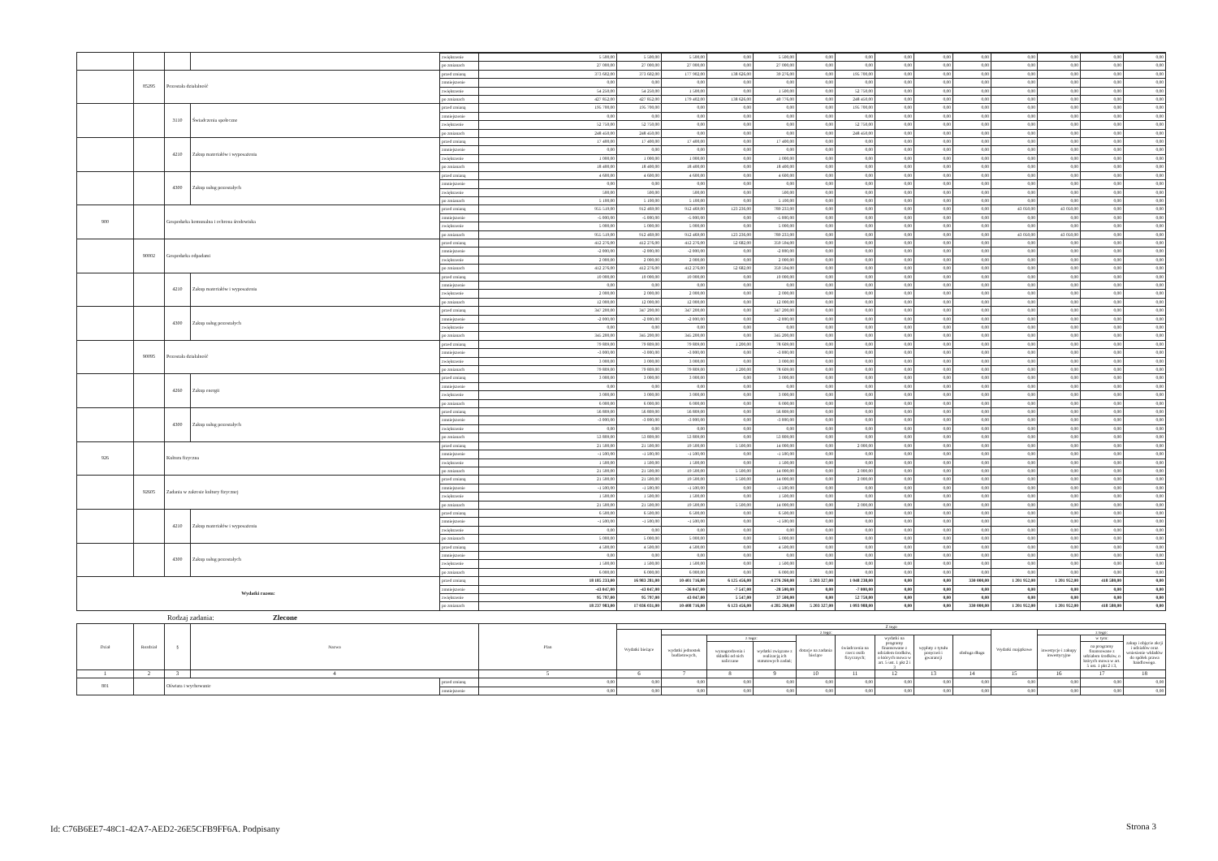| | | | | zwiększenie | 5 500,00 | 5 500,00 | 5 500,00 | 0,00 | 5 500,00 | 0,00 | 0,00 | 0,00 | 0,00 | 0,00 | 0,00 | 0,00 | 0,00 | 0,00 |
| | | | | po zmianach | 27 000,00 | 27 000,00 | 27 000,00 | 0,00 | 27 000,00 | 0,00 | 0,00 | 0,00 | 0,00 | 0,00 | 0,00 | 0,00 | 0,00 | 0,00 |
| | 85295 | Pozostała działalność | | przed zmianą | 373 602,00 | 373 602,00 | 177 902,00 | 138 626,00 | 39 276,00 | 0,00 | 195 700,00 | 0,00 | 0,00 | 0,00 | 0,00 | 0,00 | 0,00 | 0,00 |
| | | | | zmniejszenie | 0,00 | 0,00 | 0,00 | 0,00 | 0,00 | 0,00 | 0,00 | 0,00 | 0,00 | 0,00 | 0,00 | 0,00 | 0,00 | 0,00 |
| | | | | zwiększenie | 54 250,00 | 54 250,00 | 1 500,00 | 0,00 | 1 500,00 | 0,00 | 52 750,00 | 0,00 | 0,00 | 0,00 | 0,00 | 0,00 | 0,00 | 0,00 |
| | | | | po zmianach | 427 852,00 | 427 852,00 | 179 402,00 | 138 626,00 | 40 776,00 | 0,00 | 248 450,00 | 0,00 | 0,00 | 0,00 | 0,00 | 0,00 | 0,00 | 0,00 |
| | | 3110 | Świadczenia społeczne | przed zmianą | 195 700,00 | 195 700,00 | 0,00 | 0,00 | 0,00 | 0,00 | 195 700,00 | 0,00 | 0,00 | 0,00 | 0,00 | 0,00 | 0,00 | 0,00 |
| | | | | zmniejszenie | 0,00 | 0,00 | 0,00 | 0,00 | 0,00 | 0,00 | 0,00 | 0,00 | 0,00 | 0,00 | 0,00 | 0,00 | 0,00 | 0,00 |
| | | | | zwiększenie | 52 750,00 | 52 750,00 | 0,00 | 0,00 | 0,00 | 0,00 | 52 750,00 | 0,00 | 0,00 | 0,00 | 0,00 | 0,00 | 0,00 | 0,00 |
| | | | | po zmianach | 248 450,00 | 248 450,00 | 0,00 | 0,00 | 0,00 | 0,00 | 248 450,00 | 0,00 | 0,00 | 0,00 | 0,00 | 0,00 | 0,00 | 0,00 |
| | | 4210 | Zakup materiałów i wyposażenia | przed zmianą | 17 400,00 | 17 400,00 | 17 400,00 | 0,00 | 17 400,00 | 0,00 | 0,00 | 0,00 | 0,00 | 0,00 | 0,00 | 0,00 | 0,00 | 0,00 |
| | | | | zmniejszenie | 0,00 | 0,00 | 0,00 | 0,00 | 0,00 | 0,00 | 0,00 | 0,00 | 0,00 | 0,00 | 0,00 | 0,00 | 0,00 | 0,00 |
| | | | | zwiększenie | 1 000,00 | 1 000,00 | 1 000,00 | 0,00 | 1 000,00 | 0,00 | 0,00 | 0,00 | 0,00 | 0,00 | 0,00 | 0,00 | 0,00 | 0,00 |
| | | | | po zmianach | 18 400,00 | 18 400,00 | 18 400,00 | 0,00 | 18 400,00 | 0,00 | 0,00 | 0,00 | 0,00 | 0,00 | 0,00 | 0,00 | 0,00 | 0,00 |
| | | 4300 | Zakup usług pozostałych | przed zmianą | 4 600,00 | 4 600,00 | 4 600,00 | 0,00 | 4 600,00 | 0,00 | 0,00 | 0,00 | 0,00 | 0,00 | 0,00 | 0,00 | 0,00 | 0,00 |
| | | | | zmniejszenie | 0,00 | 0,00 | 0,00 | 0,00 | 0,00 | 0,00 | 0,00 | 0,00 | 0,00 | 0,00 | 0,00 | 0,00 | 0,00 | 0,00 |
| | | | | zwiększenie | 500,00 | 500,00 | 500,00 | 0,00 | 500,00 | 0,00 | 0,00 | 0,00 | 0,00 | 0,00 | 0,00 | 0,00 | 0,00 | 0,00 |
| | | | | po zmianach | 5 100,00 | 5 100,00 | 5 100,00 | 0,00 | 5 100,00 | 0,00 | 0,00 | 0,00 | 0,00 | 0,00 | 0,00 | 0,00 | 0,00 | 0,00 |
| 900 | | Gospodarka komunalna i ochrona środowiska | | przed zmianą | 955 519,00 | 912 469,00 | 912 469,00 | 123 236,00 | 789 233,00 | 0,00 | 0,00 | 0,00 | 0,00 | 0,00 | 43 050,00 | 43 050,00 | 0,00 | 0,00 |
| | | | | zmniejszenie | -5 000,00 | -5 000,00 | -5 000,00 | 0,00 | -5 000,00 | 0,00 | 0,00 | 0,00 | 0,00 | 0,00 | 0,00 | 0,00 | 0,00 | 0,00 |
| | | | | zwiększenie | 5 000,00 | 5 000,00 | 5 000,00 | 0,00 | 5 000,00 | 0,00 | 0,00 | 0,00 | 0,00 | 0,00 | 0,00 | 0,00 | 0,00 | 0,00 |
| | | | | po zmianach | 955 519,00 | 912 469,00 | 912 469,00 | 123 236,00 | 789 233,00 | 0,00 | 0,00 | 0,00 | 0,00 | 0,00 | 43 050,00 | 43 050,00 | 0,00 | 0,00 |
| | 90002 | Gospodarka odpadami | | przed zmianą | 412 276,00 | 412 276,00 | 412 276,00 | 52 682,00 | 359 594,00 | 0,00 | 0,00 | 0,00 | 0,00 | 0,00 | 0,00 | 0,00 | 0,00 | 0,00 |
| | | | | zmniejszenie | -2 000,00 | -2 000,00 | -2 000,00 | 0,00 | -2 000,00 | 0,00 | 0,00 | 0,00 | 0,00 | 0,00 | 0,00 | 0,00 | 0,00 | 0,00 |
| | | | | zwiększenie | 2 000,00 | 2 000,00 | 2 000,00 | 0,00 | 2 000,00 | 0,00 | 0,00 | 0,00 | 0,00 | 0,00 | 0,00 | 0,00 | 0,00 | 0,00 |
| | | | | po zmianach | 412 276,00 | 412 276,00 | 412 276,00 | 52 682,00 | 359 594,00 | 0,00 | 0,00 | 0,00 | 0,00 | 0,00 | 0,00 | 0,00 | 0,00 | 0,00 |
| | | 4210 | Zakup materiałów i wyposażenia | przed zmianą | 10 000,00 | 10 000,00 | 10 000,00 | 0,00 | 10 000,00 | 0,00 | 0,00 | 0,00 | 0,00 | 0,00 | 0,00 | 0,00 | 0,00 | 0,00 |
| | | | | zmniejszenie | 0,00 | 0,00 | 0,00 | 0,00 | 0,00 | 0,00 | 0,00 | 0,00 | 0,00 | 0,00 | 0,00 | 0,00 | 0,00 | 0,00 |
| | | | | zwiększenie | 2 000,00 | 2 000,00 | 2 000,00 | 0,00 | 2 000,00 | 0,00 | 0,00 | 0,00 | 0,00 | 0,00 | 0,00 | 0,00 | 0,00 | 0,00 |
| | | | | po zmianach | 12 000,00 | 12 000,00 | 12 000,00 | 0,00 | 12 000,00 | 0,00 | 0,00 | 0,00 | 0,00 | 0,00 | 0,00 | 0,00 | 0,00 | 0,00 |
| | | 4300 | Zakup usług pozostałych | przed zmianą | 347 200,00 | 347 200,00 | 347 200,00 | 0,00 | 347 200,00 | 0,00 | 0,00 | 0,00 | 0,00 | 0,00 | 0,00 | 0,00 | 0,00 | 0,00 |
| | | | | zmniejszenie | -2 000,00 | -2 000,00 | -2 000,00 | 0,00 | -2 000,00 | 0,00 | 0,00 | 0,00 | 0,00 | 0,00 | 0,00 | 0,00 | 0,00 | 0,00 |
| | | | | zwiększenie | 0,00 | 0,00 | 0,00 | 0,00 | 0,00 | 0,00 | 0,00 | 0,00 | 0,00 | 0,00 | 0,00 | 0,00 | 0,00 | 0,00 |
| | | | | po zmianach | 345 200,00 | 345 200,00 | 345 200,00 | 0,00 | 345 200,00 | 0,00 | 0,00 | 0,00 | 0,00 | 0,00 | 0,00 | 0,00 | 0,00 | 0,00 |
| | 90095 | Pozostała działalność | | przed zmianą | 79 809,00 | 79 809,00 | 79 809,00 | 1 200,00 | 78 609,00 | 0,00 | 0,00 | 0,00 | 0,00 | 0,00 | 0,00 | 0,00 | 0,00 | 0,00 |
| | | | | zmniejszenie | -3 000,00 | -3 000,00 | -3 000,00 | 0,00 | -3 000,00 | 0,00 | 0,00 | 0,00 | 0,00 | 0,00 | 0,00 | 0,00 | 0,00 | 0,00 |
| | | | | zwiększenie | 3 000,00 | 3 000,00 | 3 000,00 | 0,00 | 3 000,00 | 0,00 | 0,00 | 0,00 | 0,00 | 0,00 | 0,00 | 0,00 | 0,00 | 0,00 |
| | | | | po zmianach | 79 809,00 | 79 809,00 | 79 809,00 | 1 200,00 | 78 609,00 | 0,00 | 0,00 | 0,00 | 0,00 | 0,00 | 0,00 | 0,00 | 0,00 | 0,00 |
| | | 4260 | Zakup energii | przed zmianą | 3 000,00 | 3 000,00 | 3 000,00 | 0,00 | 3 000,00 | 0,00 | 0,00 | 0,00 | 0,00 | 0,00 | 0,00 | 0,00 | 0,00 | 0,00 |
| | | | | zmniejszenie | 0,00 | 0,00 | 0,00 | 0,00 | 0,00 | 0,00 | 0,00 | 0,00 | 0,00 | 0,00 | 0,00 | 0,00 | 0,00 | 0,00 |
| | | | | zwiększenie | 3 000,00 | 3 000,00 | 3 000,00 | 0,00 | 3 000,00 | 0,00 | 0,00 | 0,00 | 0,00 | 0,00 | 0,00 | 0,00 | 0,00 | 0,00 |
| | | | | po zmianach | 6 000,00 | 6 000,00 | 6 000,00 | 0,00 | 6 000,00 | 0,00 | 0,00 | 0,00 | 0,00 | 0,00 | 0,00 | 0,00 | 0,00 | 0,00 |
| | | 4300 | Zakup usług pozostałych | przed zmianą | 56 809,00 | 56 809,00 | 56 809,00 | 0,00 | 56 809,00 | 0,00 | 0,00 | 0,00 | 0,00 | 0,00 | 0,00 | 0,00 | 0,00 | 0,00 |
| | | | | zmniejszenie | -3 000,00 | -3 000,00 | -3 000,00 | 0,00 | -3 000,00 | 0,00 | 0,00 | 0,00 | 0,00 | 0,00 | 0,00 | 0,00 | 0,00 | 0,00 |
| | | | | zwiększenie | 0,00 | 0,00 | 0,00 | 0,00 | 0,00 | 0,00 | 0,00 | 0,00 | 0,00 | 0,00 | 0,00 | 0,00 | 0,00 | 0,00 |
| | | | | po zmianach | 53 809,00 | 53 809,00 | 53 809,00 | 0,00 | 53 809,00 | 0,00 | 0,00 | 0,00 | 0,00 | 0,00 | 0,00 | 0,00 | 0,00 | 0,00 |
| 926 | | Kultura fizyczna | | przed zmianą | 21 500,00 | 21 500,00 | 19 500,00 | 5 500,00 | 14 000,00 | 0,00 | 2 000,00 | 0,00 | 0,00 | 0,00 | 0,00 | 0,00 | 0,00 | 0,00 |
| | | | | zmniejszenie | -1 500,00 | -1 500,00 | -1 500,00 | 0,00 | -1 500,00 | 0,00 | 0,00 | 0,00 | 0,00 | 0,00 | 0,00 | 0,00 | 0,00 | 0,00 |
| | | | | zwiększenie | 1 500,00 | 1 500,00 | 1 500,00 | 0,00 | 1 500,00 | 0,00 | 0,00 | 0,00 | 0,00 | 0,00 | 0,00 | 0,00 | 0,00 | 0,00 |
| | | | | po zmianach | 21 500,00 | 21 500,00 | 19 500,00 | 5 500,00 | 14 000,00 | 0,00 | 2 000,00 | 0,00 | 0,00 | 0,00 | 0,00 | 0,00 | 0,00 | 0,00 |
| | 92605 | Zadania w zakresie kultury fizycznej | | przed zmianą | 21 500,00 | 21 500,00 | 19 500,00 | 5 500,00 | 14 000,00 | 0,00 | 2 000,00 | 0,00 | 0,00 | 0,00 | 0,00 | 0,00 | 0,00 | 0,00 |
| | | | | zmniejszenie | -1 500,00 | -1 500,00 | -1 500,00 | 0,00 | -1 500,00 | 0,00 | 0,00 | 0,00 | 0,00 | 0,00 | 0,00 | 0,00 | 0,00 | 0,00 |
| | | | | zwiększenie | 1 500,00 | 1 500,00 | 1 500,00 | 0,00 | 1 500,00 | 0,00 | 0,00 | 0,00 | 0,00 | 0,00 | 0,00 | 0,00 | 0,00 | 0,00 |
| | | | | po zmianach | 21 500,00 | 21 500,00 | 19 500,00 | 5 500,00 | 14 000,00 | 0,00 | 2 000,00 | 0,00 | 0,00 | 0,00 | 0,00 | 0,00 | 0,00 | 0,00 |
| | | 4210 | Zakup materiałów i wyposażenia | przed zmianą | 6 500,00 | 6 500,00 | 6 500,00 | 0,00 | 6 500,00 | 0,00 | 0,00 | 0,00 | 0,00 | 0,00 | 0,00 | 0,00 | 0,00 | 0,00 |
| | | | | zmniejszenie | -1 500,00 | -1 500,00 | -1 500,00 | 0,00 | -1 500,00 | 0,00 | 0,00 | 0,00 | 0,00 | 0,00 | 0,00 | 0,00 | 0,00 | 0,00 |
| | | | | zwiększenie | 0,00 | 0,00 | 0,00 | 0,00 | 0,00 | 0,00 | 0,00 | 0,00 | 0,00 | 0,00 | 0,00 | 0,00 | 0,00 | 0,00 |
| | | | | po zmianach | 5 000,00 | 5 000,00 | 5 000,00 | 0,00 | 5 000,00 | 0,00 | 0,00 | 0,00 | 0,00 | 0,00 | 0,00 | 0,00 | 0,00 | 0,00 |
| | | 4300 | Zakup usług pozostałych | przed zmianą | 4 500,00 | 4 500,00 | 4 500,00 | 0,00 | 4 500,00 | 0,00 | 0,00 | 0,00 | 0,00 | 0,00 | 0,00 | 0,00 | 0,00 | 0,00 |
| | | | | zmniejszenie | 0,00 | 0,00 | 0,00 | 0,00 | 0,00 | 0,00 | 0,00 | 0,00 | 0,00 | 0,00 | 0,00 | 0,00 | 0,00 | 0,00 |
| | | | | zwiększenie | 1 500,00 | 1 500,00 | 1 500,00 | 0,00 | 1 500,00 | 0,00 | 0,00 | 0,00 | 0,00 | 0,00 | 0,00 | 0,00 | 0,00 | 0,00 |
| | | | | po zmianach | 6 000,00 | 6 000,00 | 6 000,00 | 0,00 | 6 000,00 | 0,00 | 0,00 | 0,00 | 0,00 | 0,00 | 0,00 | 0,00 | 0,00 | 0,00 |
| Wydatki razem: | | | | przed zmianą | 18 185 233,00 | 16 983 281,00 | 10 401 716,00 | 6 125 456,00 | 4 276 260,00 | 5 203 327,00 | 1 048 238,00 | 0,00 | 0,00 | 330 000,00 | 1 201 952,00 | 1 201 952,00 | 418 580,00 | 0,00 |
| | | | | zmniejszenie | -43 047,00 | -43 047,00 | -36 047,00 | -7 547,00 | -28 500,00 | 0,00 | -7 000,00 | 0,00 | 0,00 | 0,00 | 0,00 | 0,00 | 0,00 | 0,00 |
| | | | | zwiększenie | 95 797,00 | 95 797,00 | 43 047,00 | 5 547,00 | 37 500,00 | 0,00 | 52 750,00 | 0,00 | 0,00 | 0,00 | 0,00 | 0,00 | 0,00 | 0,00 |
| | | | | po zmianach | 18 237 983,00 | 17 036 031,00 | 10 408 716,00 | 6 123 456,00 | 4 285 260,00 | 5 203 327,00 | 1 093 988,00 | 0,00 | 0,00 | 330 000,00 | 1 201 952,00 | 1 201 952,00 | 418 580,00 | 0,00 |
Rodzaj zadania: Zlecone
| Dział | Rozdział | § | Nazwa | | Plan | Z tego | | | | | | | | | | | | |
| --- | --- | --- | --- | --- | --- | --- | --- | --- | --- | --- | --- | --- | --- | --- | --- | --- | --- | --- |
| | | | | | | Wydatki bieżące | z tego: | | | | | | | | Wydatki majątkowe | z tego: | | |
| | | | | | | | wydatki jednostek budżetowych, | z tego: | | dotacje na zadania bieżące | świadczenia na rzecz osób fizycznych; | wydatki na programy finansowane z udziałem środków, o których mowa w art. 5 ust. 1 pkt 2 i 3 | wypłaty z tytułu poręczeń i gwarancji | obsługa długu | | inwestycje i zakupy inwestycyjne | w tym: | zakup i objęcie akcji i udziałów oraz wniesienie wkładów do spółek prawa handlowego. |
| | | | | | | | | wynagrodzenia i składki od nich naliczane | wydatki związane z realizacją ich statutowych zadań; | | | | | | | | na programy finansowane z udziałem środków, o których mowa w art. 5 ust. 1 pkt 2 i 3, | |
| 1 | 2 | 3 | 4 | | 5 | 6 | 7 | 8 | 9 | 10 | 11 | 12 | 13 | 14 | 15 | 16 | 17 | 18 |
| 801 | | Oświata i wychowanie | | przed zmianą | 0,00 | 0,00 | 0,00 | 0,00 | 0,00 | 0,00 | 0,00 | 0,00 | 0,00 | 0,00 | 0,00 | 0,00 | 0,00 | 0,00 |
| | | | | zmniejszenie | 0,00 | 0,00 | 0,00 | 0,00 | 0,00 | 0,00 | 0,00 | 0,00 | 0,00 | 0,00 | 0,00 | 0,00 | 0,00 | 0,00 |
Id: C76B6EE7-48C1-42A7-AED2-26E5CFB9FF6A. Podpisany
Strona 3